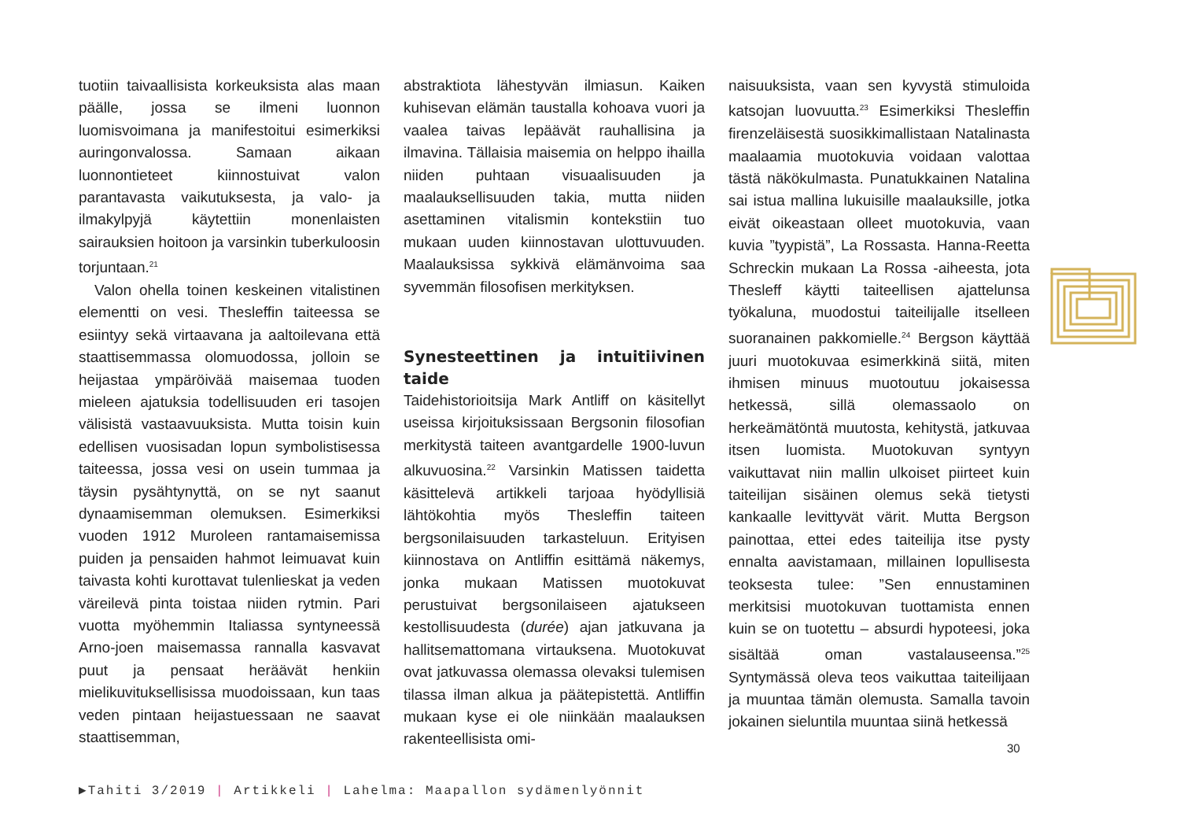tuotiin taivaallisista korkeuksista alas maan päälle, jossa se ilmeni luonnon luomisvoimana ja manifestoitui esimerkiksi auringonvalossa. Samaan aikaan luonnontieteet kiinnostuivat valon parantavasta vaikutuksesta, ja valo- ja ilmakylpyjä käytettiin monenlaisten sairauksien hoitoon ja varsinkin tuberkuloosin torjuntaan.<sup>21</sup>
Valon ohella toinen keskeinen vitalistinen elementti on vesi. Thesleffin taiteessa se esiintyy sekä virtaavana ja aaltoilevana että staattisemmassa olomuodossa, jolloin se heijastaa ympäröivää maisemaa tuoden mieleen ajatuksia todellisuuden eri tasojen välisistä vastaavuuksista. Mutta toisin kuin edellisen vuosisadan lopun symbolistisessa taiteessa, jossa vesi on usein tummaa ja täysin pysähtynyttä, on se nyt saanut dynaamisemman olemuksen. Esimerkiksi vuoden 1912 Muroleen rantamaisemissa puiden ja pensaiden hahmot leimuavat kuin taivasta kohti kurottavat tulenlieskat ja veden väreilevä pinta toistaa niiden rytmin. Pari vuotta myöhemmin Italiassa syntyneessä Arno-joen maisemassa rannalla kasvavat puut ja pensaat heräävät henkiin mielikuvituksellisissa muodoissaan, kun taas veden pintaan heijastuessaan ne saavat staattisemman,
abstraktiota lähestyvän ilmiasun. Kaiken kuhisevan elämän taustalla kohoava vuori ja vaalea taivas lepäävät rauhallisina ja ilmavina. Tällaisia maisemia on helppo ihailla niiden puhtaan visuaalisuuden ja maalauksellisuuden takia, mutta niiden asettaminen vitalismin kontekstiin tuo mukaan uuden kiinnostavan ulottuvuuden. Maalauksissa sykkivä elämänvoima saa syvemmän filosofisen merkityksen.
Synesteettinen ja intuitiivinen taide
Taidehistorioitsija Mark Antliff on käsitellyt useissa kirjoituksissaan Bergsonin filosofian merkitystä taiteen avantgardelle 1900-luvun alkuvuosina.<sup>22</sup> Varsinkin Matissen taidetta käsittelevä artikkeli tarjoaa hyödyllisiä lähtökohtia myös Thesleffin taiteen bergsonilaisuuden tarkasteluun. Erityisen kiinnostava on Antliffin esittämä näkemys, jonka mukaan Matissen muotokuvat perustuivat bergsonilaiseen ajatukseen kestollisuudesta (durée) ajan jatkuvana ja hallitsemattomana virtauksena. Muotokuvat ovat jatkuvassa olemassa olevaksi tulemisen tilassa ilman alkua ja päätepistettä. Antliffin mukaan kyse ei ole niinkään maalauksen rakenteellisista omi-
naisuuksista, vaan sen kyvystä stimuloida katsojan luovuutta.<sup>23</sup> Esimerkiksi Thesleffin firenzeläisestä suosikkimallistaan Natalinasta maalaamia muotokuvia voidaan valottaa tästä näkökulmasta. Punatukkainen Natalina sai istua mallina lukuisille maalauksille, jotka eivät oikeastaan olleet muotokuvia, vaan kuvia ”tyypistä”, La Rossasta. Hanna-Reetta Schreckin mukaan La Rossa -aiheesta, jota Thesleff käytti taiteellisen ajattelunsa työkaluna, muodostui taiteilijalle itselleen suoranainen pakkomielle.<sup>24</sup> Bergson käyttää juuri muotokuvaa esimerkkinä siitä, miten ihmisen minuus muotoutuu jokaisessa hetkessä, sillä olemassaolo on herkeämätöntä muutosta, kehitystä, jatkuvaa itsen luomista. Muotokuvan syntyyn vaikuttavat niin mallin ulkoiset piirteet kuin taiteilijan sisäinen olemus sekä tietysti kankaalle levittyvät värit. Mutta Bergson painottaa, ettei edes taiteilija itse pysty ennalta aavistamaan, millainen lopullisesta teoksesta tulee: ”Sen ennustaminen merkitsisi muotokuvan tuottamista ennen kuin se on tuotettu – absurdi hypoteesi, joka sisältää oman vastalauseensa.”<sup>25</sup> Syntymässä oleva teos vaikuttaa taiteilijaan ja muuntaa tämän olemusta. Samalla tavoin jokainen sieluntila muuntaa siinä hetkessä
30
▶Tahiti 3/2019 | Artikkeli | Lahelma: Maapallon sydämenlyönnit